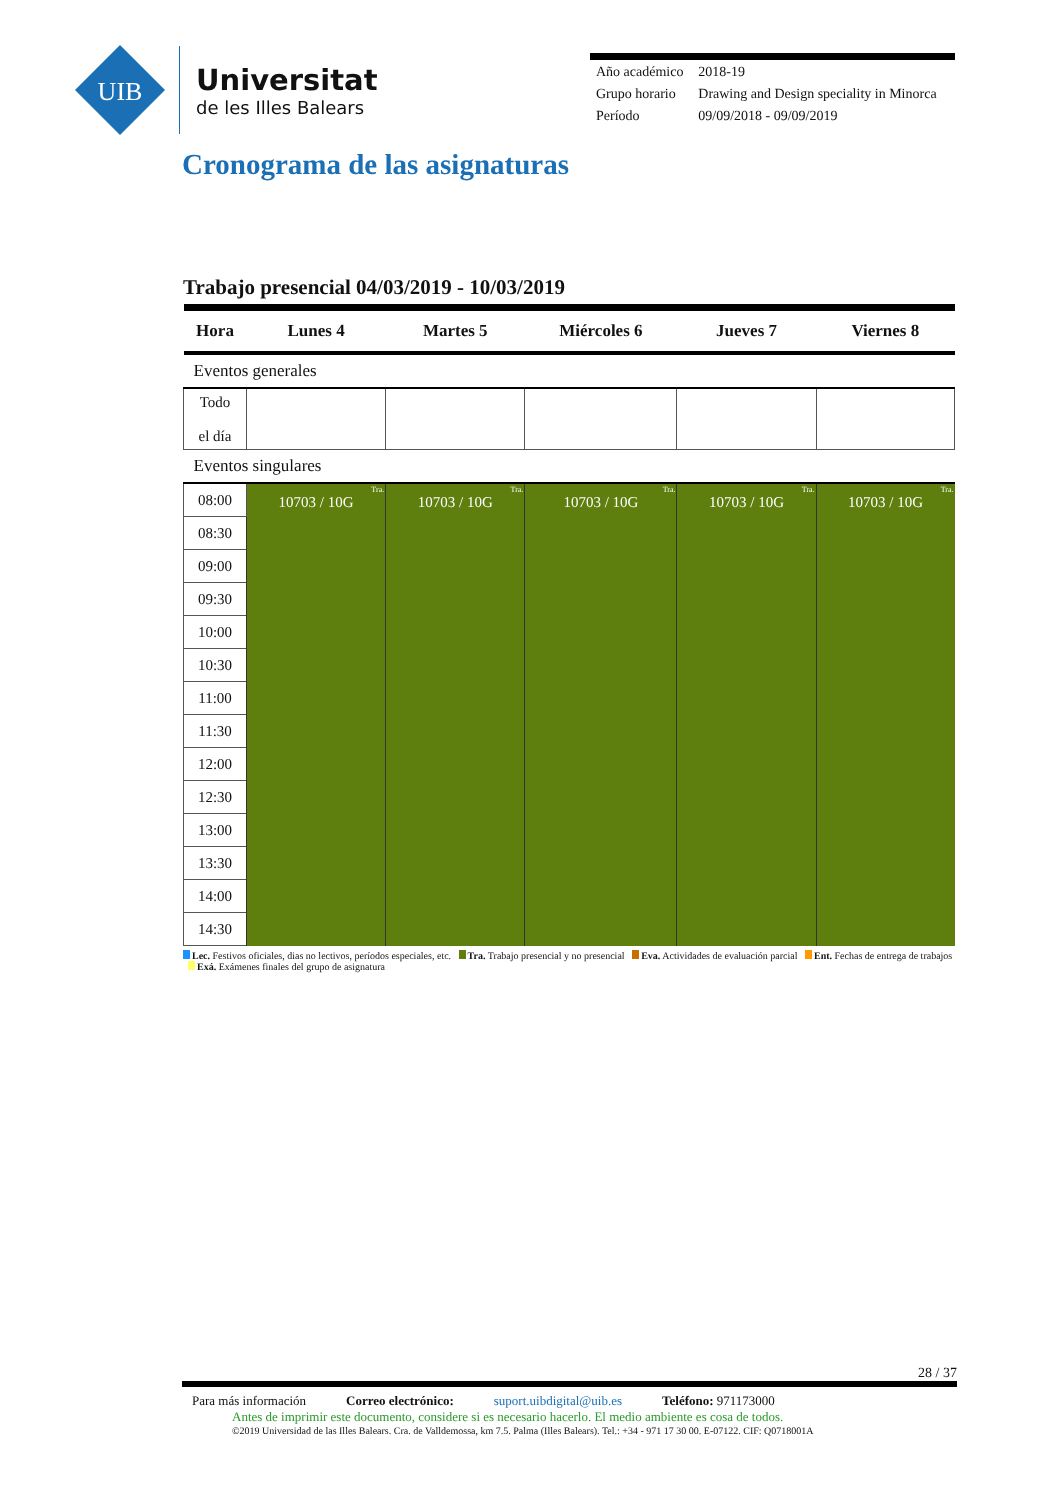UIB
Universitat
de les Illes Balears
| Año académico | 2018-19 |
| Grupo horario | Drawing and Design speciality in Minorca |
| Período | 09/09/2018 - 09/09/2019 |
Cronograma de las asignaturas
Trabajo presencial 04/03/2019 - 10/03/2019
| Hora | Lunes 4 | Martes 5 | Miércoles 6 | Jueves 7 | Viernes 8 |
| --- | --- | --- | --- | --- | --- |
| Eventos generales | | | | | |
| Todo el día | | | | | |
| Eventos singulares | | | | | |
| 08:00 | Tra. 10703 / 10G | Tra. 10703 / 10G | Tra. 10703 / 10G | Tra. 10703 / 10G | Tra. 10703 / 10G |
| 08:30 | | | | | |
| 09:00 | | | | | |
| 09:30 | | | | | |
| 10:00 | | | | | |
| 10:30 | | | | | |
| 11:00 | | | | | |
| 11:30 | | | | | |
| 12:00 | | | | | |
| 12:30 | | | | | |
| 13:00 | | | | | |
| 13:30 | | | | | |
| 14:00 | | | | | |
| 14:30 | | | | | |
Lec. Festivos oficiales, dias no lectivos, períodos especiales, etc. Tra. Trabajo presencial y no presencial Eva. Actividades de evaluación parcial Ent. Fechas de entrega de trabajos Exá. Exámenes finales del grupo de asignatura
28 / 37
Para más información Correo electrónico: suport.uibdigital@uib.es Teléfono: 971173000
Antes de imprimir este documento, considere si es necesario hacerlo. El medio ambiente es cosa de todos.
©2019 Universidad de las Illes Balears. Cra. de Valldemossa, km 7.5. Palma (Illes Balears). Tel.: +34 - 971 17 30 00. E-07122. CIF: Q0718001A